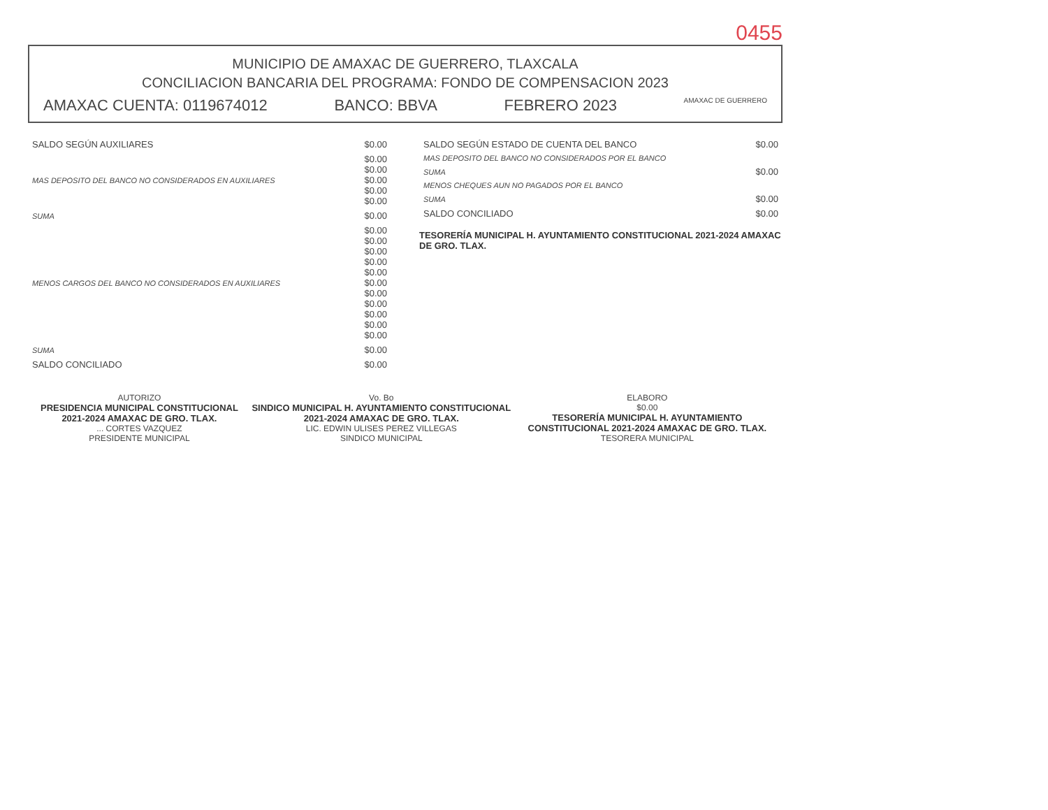0455
MUNICIPIO DE AMAXAC DE GUERRERO, TLAXCALA
CONCILIACION BANCARIA DEL PROGRAMA: FONDO DE COMPENSACION 2023
AMAXAC CUENTA: 0119674012 BANCO: BBVA FEBRERO 2023 AMAXAC DE GUERRERO
| SALDO SEGÚN AUXILIARES | $0.00 |
| MAS DEPOSITO DEL BANCO NO CONSIDERADOS EN AUXILIARES | $0.00 $0.00 $0.00 $0.00 $0.00 |
| SUMA | $0.00 |
| MENOS CARGOS DEL BANCO NO CONSIDERADOS EN AUXILIARES | $0.00 $0.00 $0.00 $0.00 $0.00 $0.00 $0.00 $0.00 $0.00 $0.00 $0.00 |
| SUMA | $0.00 |
| SALDO CONCILIADO | $0.00 |
| SALDO SEGÚN ESTADO DE CUENTA DEL BANCO | $0.00 |
| MAS DEPOSITO DEL BANCO NO CONSIDERADOS POR EL BANCO | |
| SUMA | $0.00 |
| MENOS CHEQUES AUN NO PAGADOS POR EL BANCO | |
| SUMA | $0.00 |
| SALDO CONCILIADO | $0.00 |
TESORERÍA MUNICIPAL H. AYUNTAMIENTO CONSTITUCIONAL 2021-2024 AMAXAC DE GRO. TLAX.
AUTORIZO
PRESIDENCIA MUNICIPAL CONSTITUCIONAL 2021-2024 AMAXAC DE GRO. TLAX.
... CORTES VAZQUEZ
PRESIDENTE MUNICIPAL
Vo. Bo
SINDICO MUNICIPAL H. AYUNTAMIENTO CONSTITUCIONAL 2021-2024 AMAXAC DE GRO. TLAX.
LIC. EDWIN ULISES PEREZ VILLEGAS
SINDICO MUNICIPAL
ELABORO
$0.00
TESORERÍA MUNICIPAL H. AYUNTAMIENTO CONSTITUCIONAL 2021-2024 AMAXAC DE GRO. TLAX.
TESORERA MUNICIPAL